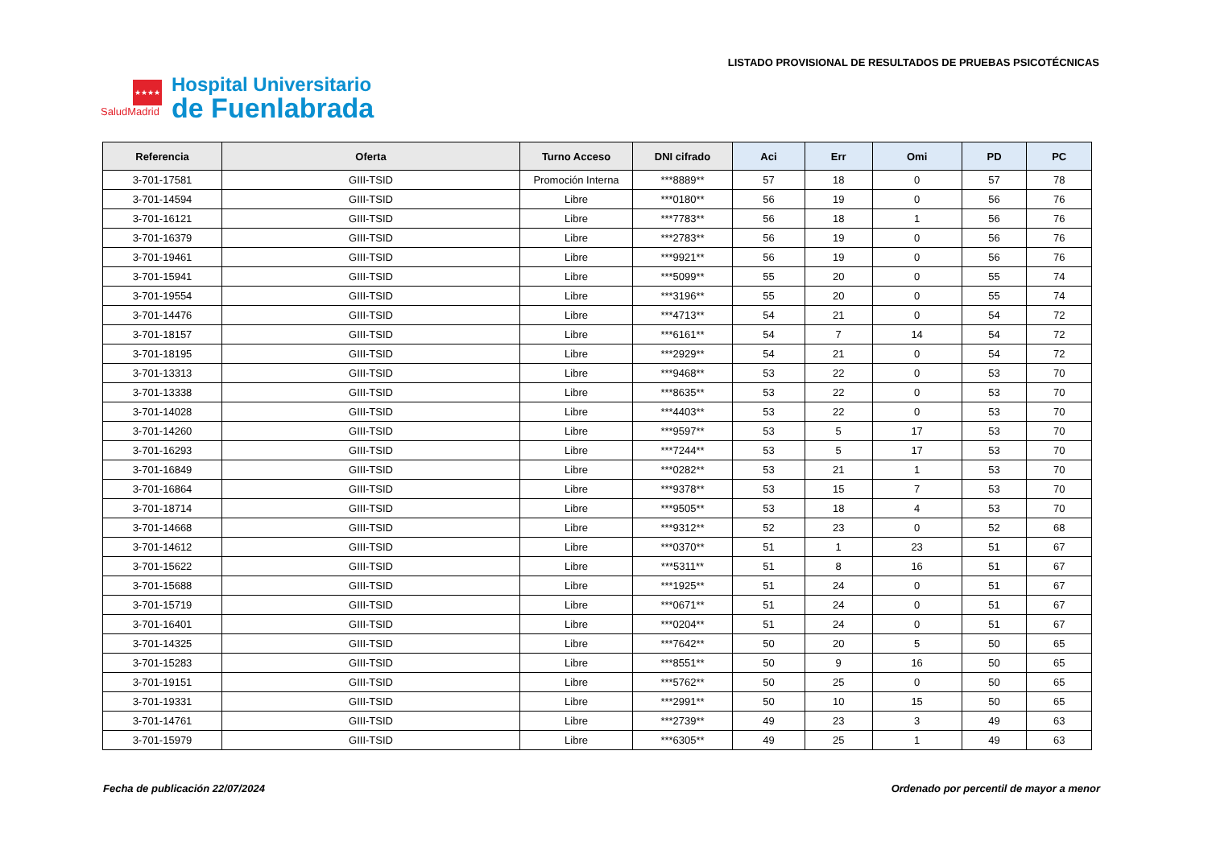★★★★
SaludMadrid
Hospital Universitario
de Fuenlabrada
LISTADO PROVISIONAL DE RESULTADOS DE PRUEBAS PSICOTÉCNICAS
| Referencia | Oferta | Turno Acceso | DNI cifrado | Aci | Err | Omi | PD | PC |
| --- | --- | --- | --- | --- | --- | --- | --- | --- |
| 3-701-17581 | GIII-TSID | Promoción Interna | ***8889** | 57 | 18 | 0 | 57 | 78 |
| 3-701-14594 | GIII-TSID | Libre | ***0180** | 56 | 19 | 0 | 56 | 76 |
| 3-701-16121 | GIII-TSID | Libre | ***7783** | 56 | 18 | 1 | 56 | 76 |
| 3-701-16379 | GIII-TSID | Libre | ***2783** | 56 | 19 | 0 | 56 | 76 |
| 3-701-19461 | GIII-TSID | Libre | ***9921** | 56 | 19 | 0 | 56 | 76 |
| 3-701-15941 | GIII-TSID | Libre | ***5099** | 55 | 20 | 0 | 55 | 74 |
| 3-701-19554 | GIII-TSID | Libre | ***3196** | 55 | 20 | 0 | 55 | 74 |
| 3-701-14476 | GIII-TSID | Libre | ***4713** | 54 | 21 | 0 | 54 | 72 |
| 3-701-18157 | GIII-TSID | Libre | ***6161** | 54 | 7 | 14 | 54 | 72 |
| 3-701-18195 | GIII-TSID | Libre | ***2929** | 54 | 21 | 0 | 54 | 72 |
| 3-701-13313 | GIII-TSID | Libre | ***9468** | 53 | 22 | 0 | 53 | 70 |
| 3-701-13338 | GIII-TSID | Libre | ***8635** | 53 | 22 | 0 | 53 | 70 |
| 3-701-14028 | GIII-TSID | Libre | ***4403** | 53 | 22 | 0 | 53 | 70 |
| 3-701-14260 | GIII-TSID | Libre | ***9597** | 53 | 5 | 17 | 53 | 70 |
| 3-701-16293 | GIII-TSID | Libre | ***7244** | 53 | 5 | 17 | 53 | 70 |
| 3-701-16849 | GIII-TSID | Libre | ***0282** | 53 | 21 | 1 | 53 | 70 |
| 3-701-16864 | GIII-TSID | Libre | ***9378** | 53 | 15 | 7 | 53 | 70 |
| 3-701-18714 | GIII-TSID | Libre | ***9505** | 53 | 18 | 4 | 53 | 70 |
| 3-701-14668 | GIII-TSID | Libre | ***9312** | 52 | 23 | 0 | 52 | 68 |
| 3-701-14612 | GIII-TSID | Libre | ***0370** | 51 | 1 | 23 | 51 | 67 |
| 3-701-15622 | GIII-TSID | Libre | ***5311** | 51 | 8 | 16 | 51 | 67 |
| 3-701-15688 | GIII-TSID | Libre | ***1925** | 51 | 24 | 0 | 51 | 67 |
| 3-701-15719 | GIII-TSID | Libre | ***0671** | 51 | 24 | 0 | 51 | 67 |
| 3-701-16401 | GIII-TSID | Libre | ***0204** | 51 | 24 | 0 | 51 | 67 |
| 3-701-14325 | GIII-TSID | Libre | ***7642** | 50 | 20 | 5 | 50 | 65 |
| 3-701-15283 | GIII-TSID | Libre | ***8551** | 50 | 9 | 16 | 50 | 65 |
| 3-701-19151 | GIII-TSID | Libre | ***5762** | 50 | 25 | 0 | 50 | 65 |
| 3-701-19331 | GIII-TSID | Libre | ***2991** | 50 | 10 | 15 | 50 | 65 |
| 3-701-14761 | GIII-TSID | Libre | ***2739** | 49 | 23 | 3 | 49 | 63 |
| 3-701-15979 | GIII-TSID | Libre | ***6305** | 49 | 25 | 1 | 49 | 63 |
Fecha de publicación 22/07/2024 Ordenado por percentil de mayor a menor